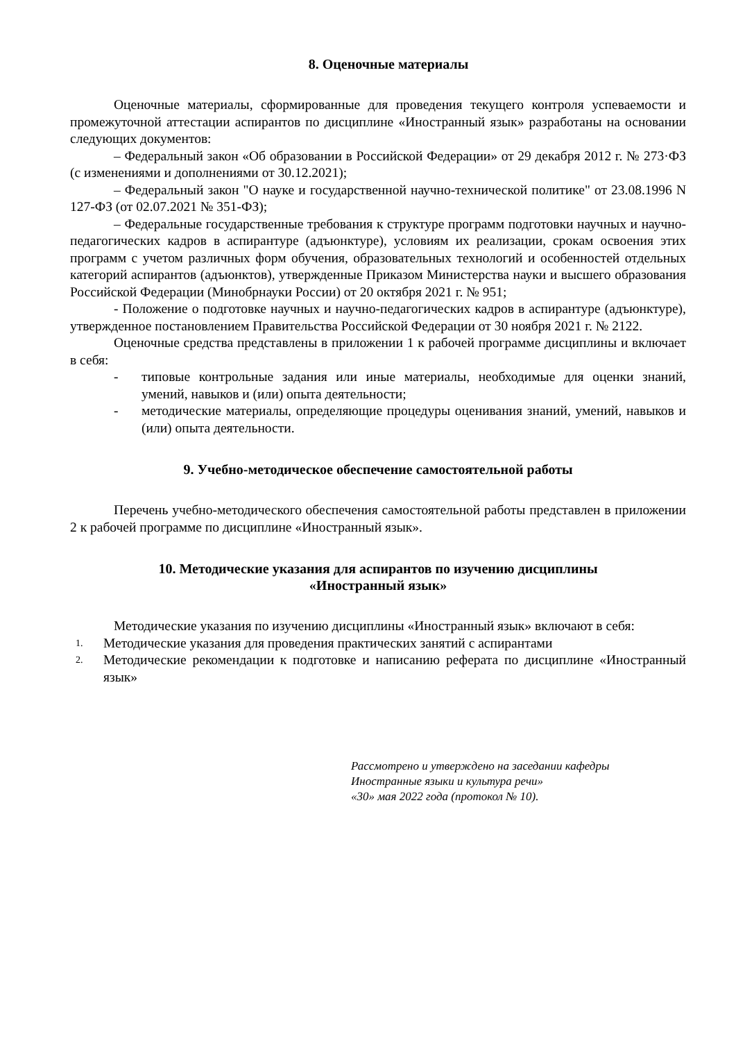8. Оценочные материалы
Оценочные материалы, сформированные для проведения текущего контроля успеваемости и промежуточной аттестации аспирантов по дисциплине «Иностранный язык» разработаны на основании следующих документов:
– Федеральный закон «Об образовании в Российской Федерации» от 29 декабря 2012 г. № 273·ФЗ (с изменениями и дополнениями от 30.12.2021);
– Федеральный закон "О науке и государственной научно-технической политике" от 23.08.1996 N 127-ФЗ (от 02.07.2021 № 351-ФЗ);
– Федеральные государственные требования к структуре программ подготовки научных и научно-педагогических кадров в аспирантуре (адъюнктуре), условиям их реализации, срокам освоения этих программ с учетом различных форм обучения, образовательных технологий и особенностей отдельных категорий аспирантов (адъюнктов), утвержденные Приказом Министерства науки и высшего образования Российской Федерации (Минобрнауки России) от 20 октября 2021 г. № 951;
- Положение о подготовке научных и научно-педагогических кадров в аспирантуре (адъюнктуре), утвержденное постановлением Правительства Российской Федерации от 30 ноября 2021 г. № 2122.
Оценочные средства представлены в приложении 1 к рабочей программе дисциплины и включает в себя:
- типовые контрольные задания или иные материалы, необходимые для оценки знаний, умений, навыков и (или) опыта деятельности;
- методические материалы, определяющие процедуры оценивания знаний, умений, навыков и (или) опыта деятельности.
9. Учебно-методическое обеспечение самостоятельной работы
Перечень учебно-методического обеспечения самостоятельной работы представлен в приложении 2 к рабочей программе по дисциплине «Иностранный язык».
10. Методические указания для аспирантов по изучению дисциплины
«Иностранный язык»
Методические указания по изучению дисциплины «Иностранный язык» включают в себя:
1. Методические указания для проведения практических занятий с аспирантами
2. Методические рекомендации к подготовке и написанию реферата по дисциплине «Иностранный язык»
Рассмотрено и утверждено на заседании кафедры
Иностранные языки и культура речи»
«30» мая 2022 года (протокол № 10).